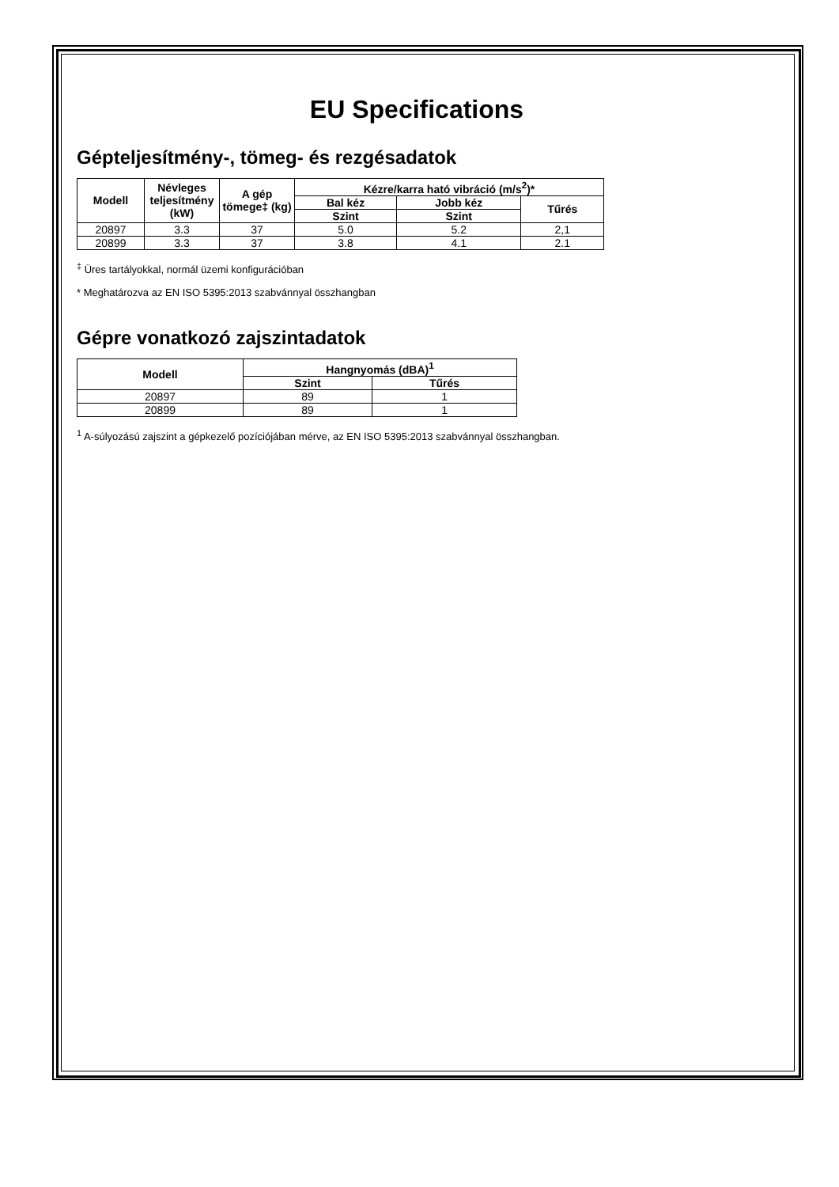EU Specifications
Gépteljesítmény-, tömeg- és rezgésadatok
| Modell | Névleges teljesítmény (kW) | A gép tömege‡ (kg) | Kézre/karra ható vibráció (m/s<sup>2</sup>)* | | |
| --- | --- | --- | --- | --- | --- |
| | | | Bal kéz | Jobb kéz | Tűrés |
| | | | Szint | Szint | |
| 20897 | 3.3 | 37 | 5.0 | 5.2 | 2,1 |
| 20899 | 3.3 | 37 | 3.8 | 4.1 | 2.1 |
<sup>‡</sup> Üres tartályokkal, normál üzemi konfigurációban
* Meghatározva az EN ISO 5395:2013 szabvánnyal összhangban
Gépre vonatkozó zajszintadatok
| Modell | Hangnyomás (dBA)<sup>1</sup> | |
| --- | --- | --- |
| | Szint | Tűrés |
| 20897 | 89 | 1 |
| 20899 | 89 | 1 |
<sup>1</sup> A-súlyozású zajszint a gépkezelő pozíciójában mérve, az EN ISO 5395:2013 szabvánnyal összhangban.